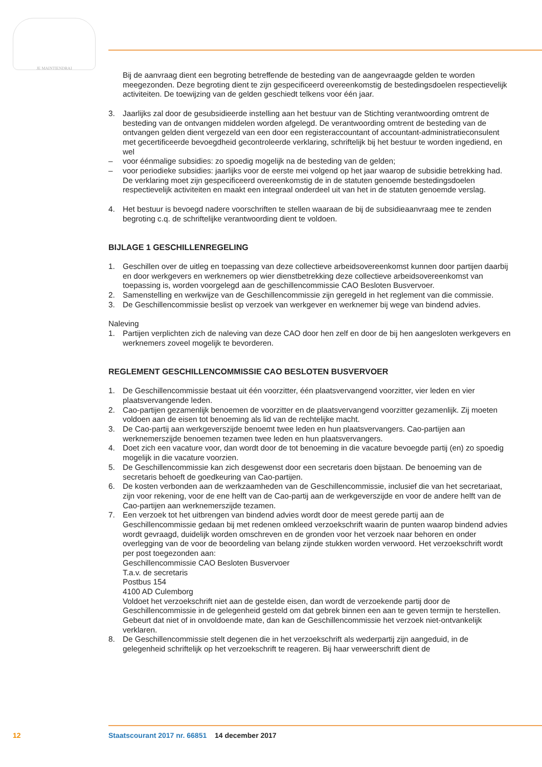JE MAINTIENDRAI
Bij de aanvraag dient een begroting betreffende de besteding van de aangevraagde gelden te worden meegezonden. Deze begroting dient te zijn gespecificeerd overeenkomstig de bestedings­doelen respectievelijk activiteiten. De toewijzing van de gelden geschiedt telkens voor één jaar.
3. Jaarlijks zal door de gesubsidieerde instelling aan het bestuur van de Stichting verantwoording omtrent de besteding van de ontvangen middelen worden afgelegd. De verantwoording omtrent de besteding van de ontvangen gelden dient vergezeld van een door een registeraccountant of accountant-administratieconsulent met gecertificeerde bevoegdheid gecontroleerde verklaring, schriftelijk bij het bestuur te worden ingediend, en wel
– voor éénmalige subsidies: zo spoedig mogelijk na de besteding van de gelden;
– voor periodieke subsidies: jaarlijks voor de eerste mei volgend op het jaar waarop de subsidie betrekking had.
De verklaring moet zijn gespecificeerd overeenkomstig de in de statuten genoemde bestedings­doelen respectievelijk activiteiten en maakt een integraal onderdeel uit van het in de statuten genoemde verslag.
4. Het bestuur is bevoegd nadere voorschriften te stellen waaraan de bij de subsidieaanvraag mee te zenden begroting c.q. de schriftelijke verantwoording dient te voldoen.
BIJLAGE 1 GESCHILLENREGELING
1. Geschillen over de uitleg en toepassing van deze collectieve arbeidsovereenkomst kunnen door partijen daarbij en door werkgevers en werknemers op wier dienstbetrekking deze collectieve arbeidsovereenkomst van toepassing is, worden voorgelegd aan de geschillencommissie CAO Besloten Busvervoer.
2. Samenstelling en werkwijze van de Geschillencommissie zijn geregeld in het reglement van die commissie.
3. De Geschillencommissie beslist op verzoek van werkgever en werknemer bij wege van bindend advies.
Naleving
1. Partijen verplichten zich de naleving van deze CAO door hen zelf en door de bij hen aangesloten werkgevers en werknemers zoveel mogelijk te bevorderen.
REGLEMENT GESCHILLENCOMMISSIE CAO BESLOTEN BUSVERVOER
1. De Geschillencommissie bestaat uit één voorzitter, één plaatsvervangend voorzitter, vier leden en vier plaatsvervangende leden.
2. Cao-partijen gezamenlijk benoemen de voorzitter en de plaatsvervangend voorzitter gezamenlijk. Zij moeten voldoen aan de eisen tot benoeming als lid van de rechtelijke macht.
3. De Cao-partij aan werkgeverszijde benoemt twee leden en hun plaatsvervangers. Cao-partijen aan werknemerszijde benoemen tezamen twee leden en hun plaatsvervangers.
4. Doet zich een vacature voor, dan wordt door de tot benoeming in die vacature bevoegde partij (en) zo spoedig mogelijk in die vacature voorzien.
5. De Geschillencommissie kan zich desgewenst door een secretaris doen bijstaan. De benoeming van de secretaris behoeft de goedkeuring van Cao-partijen.
6. De kosten verbonden aan de werkzaamheden van de Geschillencommissie, inclusief die van het secretariaat, zijn voor rekening, voor de ene helft van de Cao-partij aan de werkgeverszijde en voor de andere helft van de Cao-partijen aan werknemerszijde tezamen.
7. Een verzoek tot het uitbrengen van bindend advies wordt door de meest gerede partij aan de Geschillencommissie gedaan bij met redenen omkleed verzoekschrift waarin de punten waarop bindend advies wordt gevraagd, duidelijk worden omschreven en de gronden voor het verzoek naar behoren en onder overlegging van de voor de beoordeling van belang zijnde stukken worden verwoord. Het verzoekschrift wordt per post toegezonden aan:
Geschillencommissie CAO Besloten Busvervoer
T.a.v. de secretaris
Postbus 154
4100 AD Culemborg
Voldoet het verzoekschrift niet aan de gestelde eisen, dan wordt de verzoekende partij door de Geschillencommissie in de gelegenheid gesteld om dat gebrek binnen een aan te geven termijn te herstellen. Gebeurt dat niet of in onvoldoende mate, dan kan de Geschillencommissie het verzoek niet-ontvankelijk verklaren.
8. De Geschillencommissie stelt degenen die in het verzoekschrift als wederpartij zijn aangeduid, in de gelegenheid schriftelijk op het verzoekschrift te reageren. Bij haar verweerschrift dient de
12 Staatscourant 2017 nr. 66851 14 december 2017